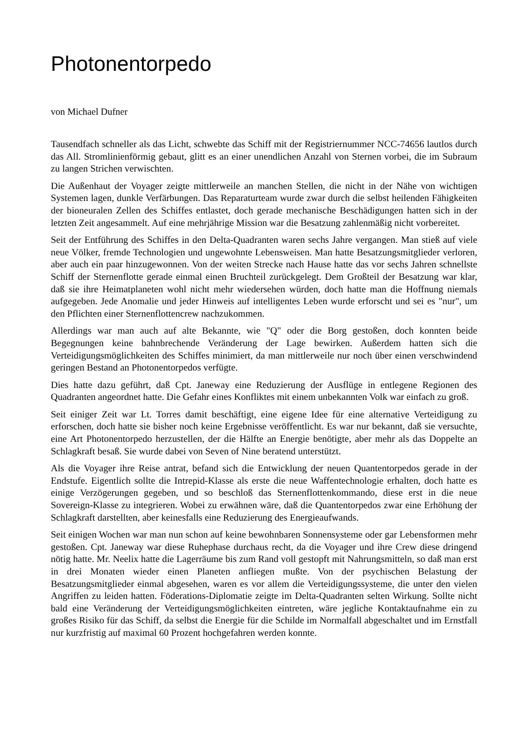Photonentorpedo
von Michael Dufner
Tausendfach schneller als das Licht, schwebte das Schiff mit der Registriernummer NCC-74656 lautlos durch das All. Stromlinienförmig gebaut, glitt es an einer unendlichen Anzahl von Sternen vorbei, die im Subraum zu langen Strichen verwischten.
Die Außenhaut der Voyager zeigte mittlerweile an manchen Stellen, die nicht in der Nähe von wichtigen Systemen lagen, dunkle Verfärbungen. Das Reparaturteam wurde zwar durch die selbst heilenden Fähigkeiten der bioneuralen Zellen des Schiffes entlastet, doch gerade mechanische Beschädigungen hatten sich in der letzten Zeit angesammelt. Auf eine mehrjährige Mission war die Besatzung zahlenmäßig nicht vorbereitet.
Seit der Entführung des Schiffes in den Delta-Quadranten waren sechs Jahre vergangen. Man stieß auf viele neue Völker, fremde Technologien und ungewohnte Lebensweisen. Man hatte Besatzungsmitglieder verloren, aber auch ein paar hinzugewonnen. Von der weiten Strecke nach Hause hatte das vor sechs Jahren schnellste Schiff der Sternenflotte gerade einmal einen Bruchteil zurückgelegt. Dem Großteil der Besatzung war klar, daß sie ihre Heimatplaneten wohl nicht mehr wiedersehen würden, doch hatte man die Hoffnung niemals aufgegeben. Jede Anomalie und jeder Hinweis auf intelligentes Leben wurde erforscht und sei es "nur", um den Pflichten einer Sternenflottencrew nachzukommen.
Allerdings war man auch auf alte Bekannte, wie "Q" oder die Borg gestoßen, doch konnten beide Begegnungen keine bahnbrechende Veränderung der Lage bewirken. Außerdem hatten sich die Verteidigungsmöglichkeiten des Schiffes minimiert, da man mittlerweile nur noch über einen verschwindend geringen Bestand an Photonentorpedos verfügte.
Dies hatte dazu geführt, daß Cpt. Janeway eine Reduzierung der Ausflüge in entlegene Regionen des Quadranten angeordnet hatte. Die Gefahr eines Konfliktes mit einem unbekannten Volk war einfach zu groß.
Seit einiger Zeit war Lt. Torres damit beschäftigt, eine eigene Idee für eine alternative Verteidigung zu erforschen, doch hatte sie bisher noch keine Ergebnisse veröffentlicht. Es war nur bekannt, daß sie versuchte, eine Art Photonentorpedo herzustellen, der die Hälfte an Energie benötigte, aber mehr als das Doppelte an Schlagkraft besaß. Sie wurde dabei von Seven of Nine beratend unterstützt.
Als die Voyager ihre Reise antrat, befand sich die Entwicklung der neuen Quantentorpedos gerade in der Endstufe. Eigentlich sollte die Intrepid-Klasse als erste die neue Waffentechnologie erhalten, doch hatte es einige Verzögerungen gegeben, und so beschloß das Sternenflottenkommando, diese erst in die neue Sovereign-Klasse zu integrieren. Wobei zu erwähnen wäre, daß die Quantentorpedos zwar eine Erhöhung der Schlagkraft darstellten, aber keinesfalls eine Reduzierung des Energieaufwands.
Seit einigen Wochen war man nun schon auf keine bewohnbaren Sonnensysteme oder gar Lebensformen mehr gestoßen. Cpt. Janeway war diese Ruhephase durchaus recht, da die Voyager und ihre Crew diese dringend nötig hatte. Mr. Neelix hatte die Lagerräume bis zum Rand voll gestopft mit Nahrungsmitteln, so daß man erst in drei Monaten wieder einen Planeten anfliegen mußte. Von der psychischen Belastung der Besatzungsmitglieder einmal abgesehen, waren es vor allem die Verteidigungssysteme, die unter den vielen Angriffen zu leiden hatten. Föderations-Diplomatie zeigte im Delta-Quadranten selten Wirkung. Sollte nicht bald eine Veränderung der Verteidigungsmöglichkeiten eintreten, wäre jegliche Kontaktaufnahme ein zu großes Risiko für das Schiff, da selbst die Energie für die Schilde im Normalfall abgeschaltet und im Ernstfall nur kurzfristig auf maximal 60 Prozent hochgefahren werden konnte.